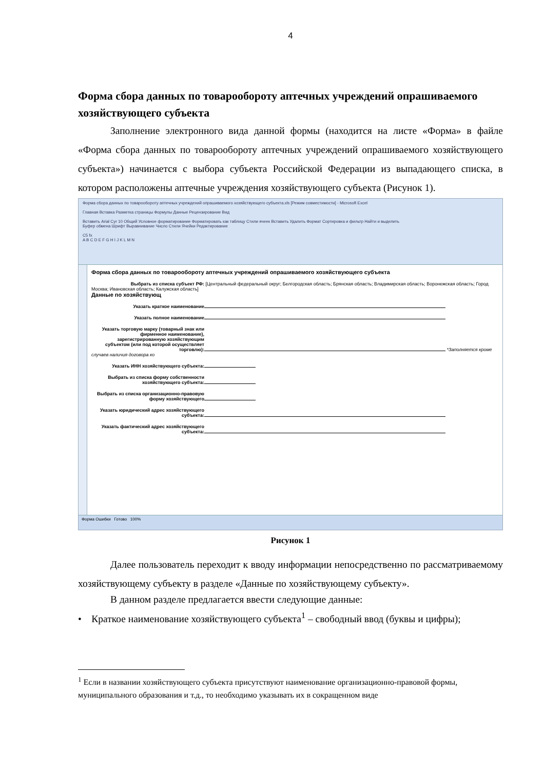4
Форма сбора данных по товарообороту аптечных учреждений опрашиваемого хозяйствующего субъекта
Заполнение электронного вида данной формы (находится на листе «Форма» в файле «Форма сбора данных по товарообороту аптечных учреждений опрашиваемого хозяйствующего субъекта») начинается с выбора субъекта Российской Федерации из выпадающего списка, в котором расположены аптечные учреждения хозяйствующего субъекта (Рисунок 1).
Форма сбора данных по товарообороту аптечных учреждений опрашиваемого хозяйствующего субъекта.xls [Режим совместимости] - Microsoft Excel
Главная Вставка Разметка страницы Формулы Данные Рецензирование Вид
Вставить Arial Cyr 10 Общий Условное форматирование Форматировать как таблицу Стили ячеек Вставить Удалить Формат Сортировка и фильтр Найти и выделить
Буфер обмена Шрифт Выравнивание Число Стили Ячейки Редактирование
C5 fx
A B C D E F G H I J K L M N
Форма сбора данных по товарообороту аптечных учреждений опрашиваемого хозяйствующего субъекта
Выбрать из списка субъект РФ: [Центральный федеральный округ; Белгородская область; Брянская область; Владимирская область; Воронежская область; Город Москва; Ивановская область; Калужская область]
Данные по хозяйствующ
Указать краткое наименование
Указать полное наименование
Указать торговую марку (товарный знак или фирменное наименование), зарегистрированную хозяйствующим субъектом (или под которой осуществляет торговлю): *Заполняется кроме случаев наличия договора ко
Указать ИНН хозяйствующего субъекта:
Выбрать из списка форму собственности хозяйствующего субъекта:
Выбрать из списка организационно-правовую форму хозяйствующего
Указать юридический адрес хозяйствующего субъекта:
Указать фактический адрес хозяйствующего субъекта:
Форма Ошибки Готово 100%
Рисунок 1
Далее пользователь переходит к вводу информации непосредственно по рассматриваемому хозяйствующему субъекту в разделе «Данные по хозяйствующему субъекту».
В данном разделе предлагается ввести следующие данные:
• Краткое наименование хозяйствующего субъекта<sup>1</sup> – свободный ввод (буквы и цифры);
<sup>1</sup> Если в названии хозяйствующего субъекта присутствуют наименование организационно-правовой формы, муниципального образования и т.д., то необходимо указывать их в сокращенном виде